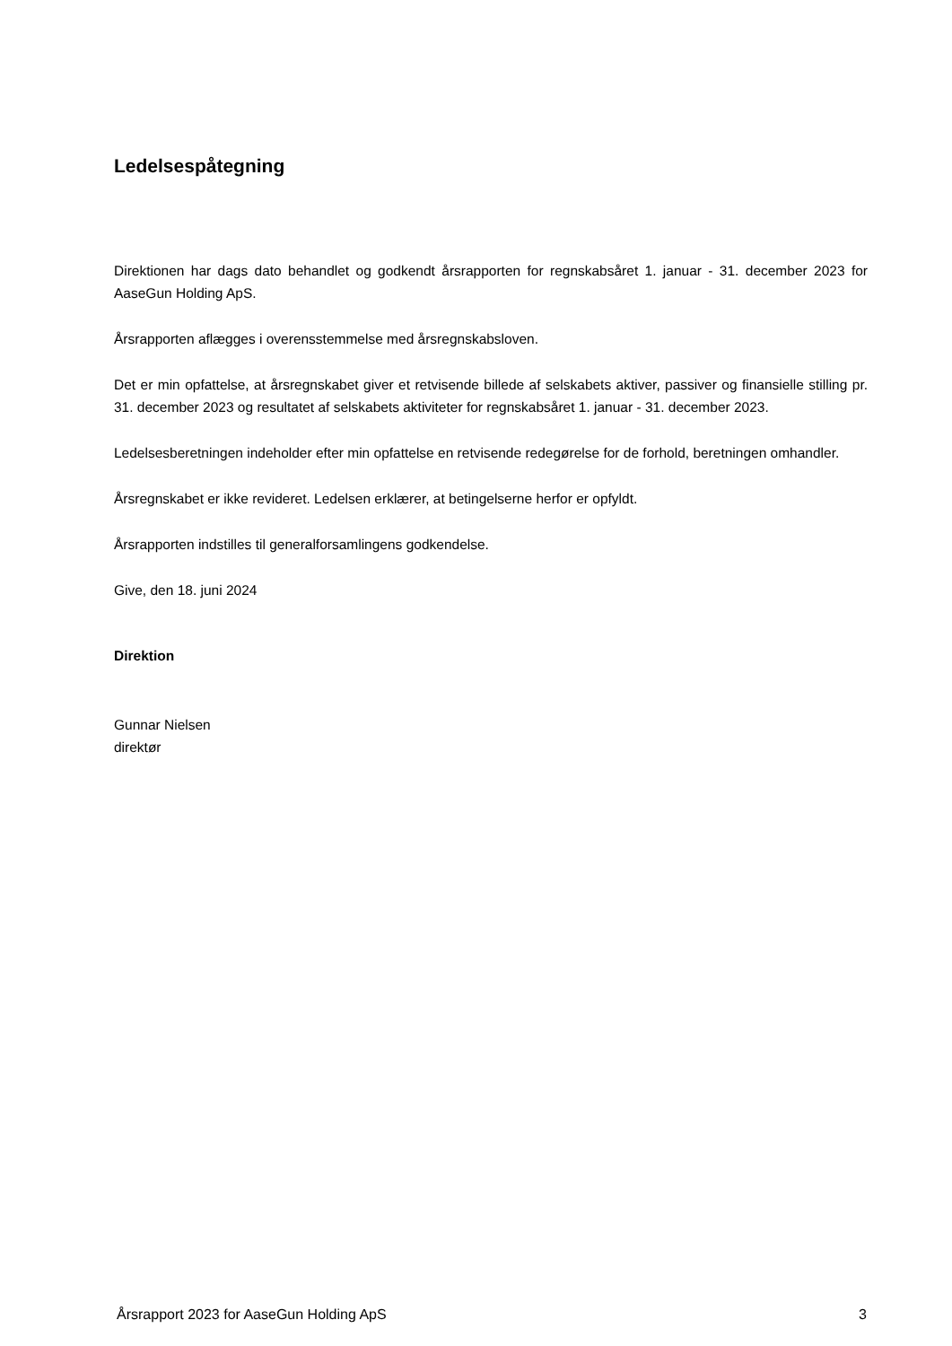Ledelsespåtegning
Direktionen har dags dato behandlet og godkendt årsrapporten for regnskabsåret 1. januar - 31. december 2023 for AaseGun Holding ApS.
Årsrapporten aflægges i overensstemmelse med årsregnskabsloven.
Det er min opfattelse, at årsregnskabet giver et retvisende billede af selskabets aktiver, passiver og finansielle stilling pr. 31. december 2023 og resultatet af selskabets aktiviteter for regnskabsåret 1. januar - 31. december 2023.
Ledelsesberetningen indeholder efter min opfattelse en retvisende redegørelse for de forhold, beretningen omhandler.
Årsregnskabet er ikke revideret. Ledelsen erklærer, at betingelserne herfor er opfyldt.
Årsrapporten indstilles til generalforsamlingens godkendelse.
Give, den 18. juni 2024
Direktion
Gunnar Nielsen
direktør
Årsrapport 2023 for AaseGun Holding ApS 3